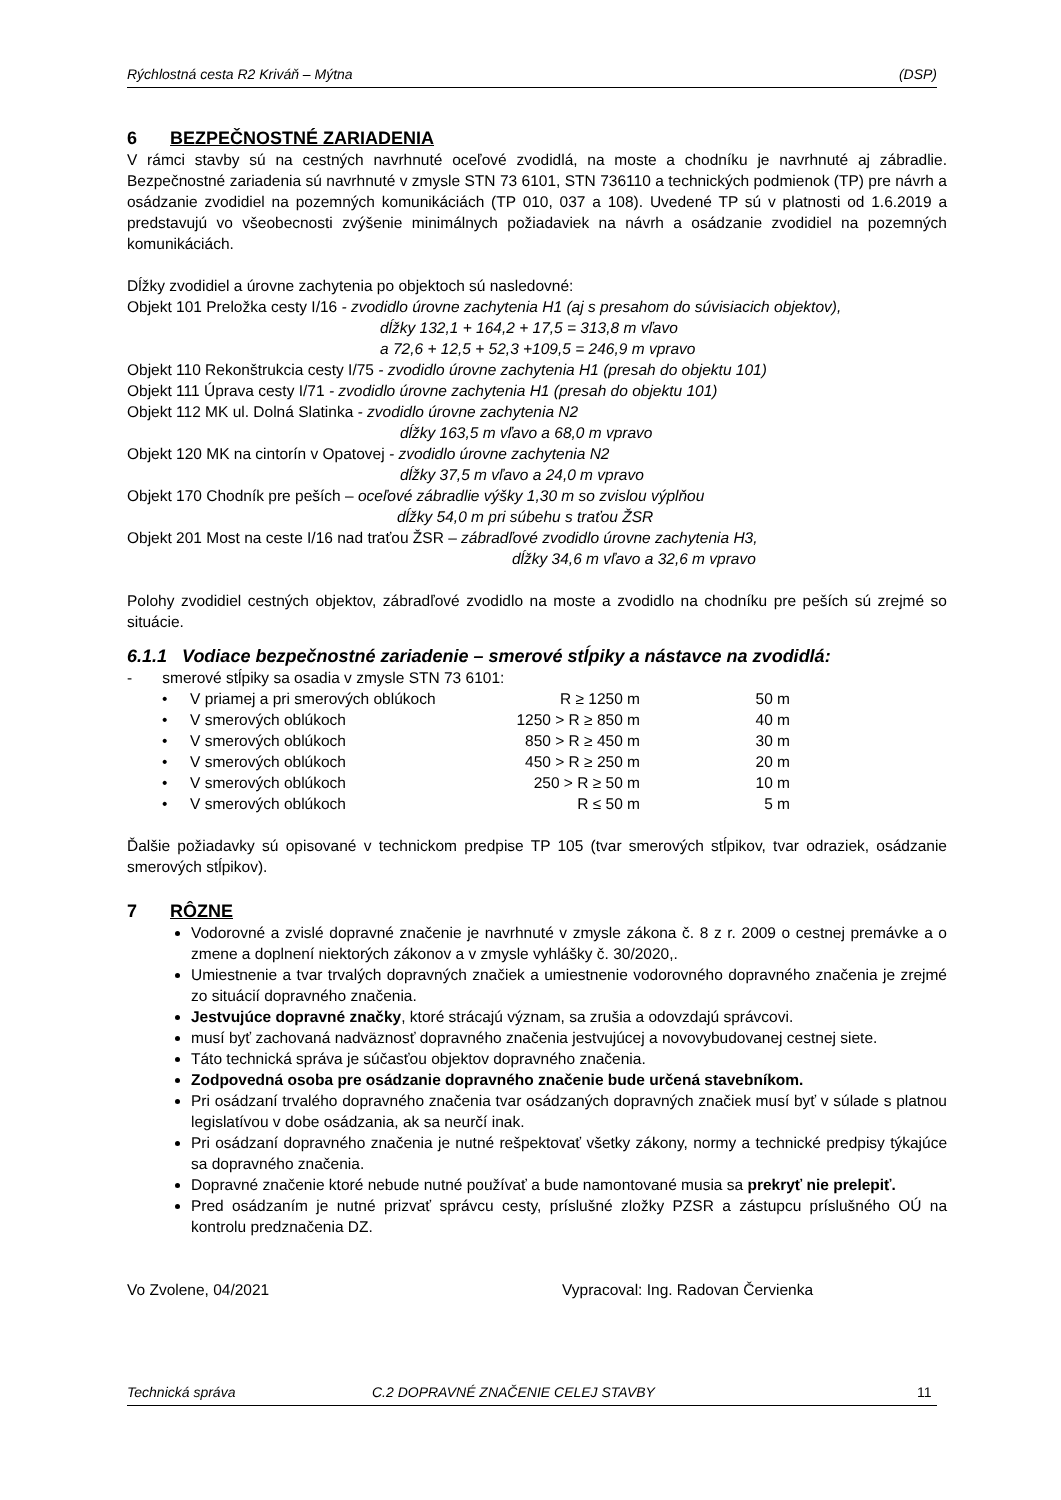Rýchlostná cesta R2 Kriváň – Mýtna (DSP)
6 BEZPEČNOSTNÉ ZARIADENIA
V rámci stavby sú na cestných navrhnuté oceľové zvodidlá, na moste a chodníku je navrhnuté aj zábradlie. Bezpečnostné zariadenia sú navrhnuté v zmysle STN 73 6101, STN 736110 a technických podmienok (TP) pre návrh a osádzanie zvodidiel na pozemných komunikáciách (TP 010, 037 a 108). Uvedené TP sú v platnosti od 1.6.2019 a predstavujú vo všeobecnosti zvýšenie minimálnych požiadaviek na návrh a osádzanie zvodidiel na pozemných komunikáciách.
Dĺžky zvodidiel a úrovne zachytenia po objektoch sú nasledovné:
Objekt 101 Preložka cesty I/16 - zvodidlo úrovne zachytenia H1 (aj s presahom do súvisiacich objektov),
dĺžky 132,1 + 164,2 + 17,5 = 313,8 m vľavo
a 72,6 + 12,5 + 52,3 +109,5 = 246,9 m vpravo
Objekt 110 Rekonštrukcia cesty I/75 - zvodidlo úrovne zachytenia H1 (presah do objektu 101)
Objekt 111 Úprava cesty I/71 - zvodidlo úrovne zachytenia H1 (presah do objektu 101)
Objekt 112 MK ul. Dolná Slatinka - zvodidlo úrovne zachytenia N2
dĺžky 163,5 m vľavo a 68,0 m vpravo
Objekt 120 MK na cintorín v Opatovej - zvodidlo úrovne zachytenia N2
dĺžky 37,5 m vľavo a 24,0 m vpravo
Objekt 170 Chodník pre peších – oceľové zábradlie výšky 1,30 m so zvislou výplňou
dĺžky 54,0 m pri súbehu s traťou ŽSR
Objekt 201 Most na ceste I/16 nad traťou ŽSR – zábradľové zvodidlo úrovne zachytenia H3,
dĺžky 34,6 m vľavo a 32,6 m vpravo
Polohy zvodidiel cestných objektov, zábradľové zvodidlo na moste a zvodidlo na chodníku pre peších sú zrejmé so situácie.
6.1.1 Vodiace bezpečnostné zariadenie – smerové stĺpiky a nástavce na zvodidlá:
- smerové stĺpiky sa osadia v zmysle STN 73 6101:
| • | V priamej a pri smerových oblúkoch | R ≥ 1250 m | 50 m |
| • | V smerových oblúkoch | 1250 > R ≥ 850 m | 40 m |
| • | V smerových oblúkoch | 850 > R ≥ 450 m | 30 m |
| • | V smerových oblúkoch | 450 > R ≥ 250 m | 20 m |
| • | V smerových oblúkoch | 250 > R ≥ 50 m | 10 m |
| • | V smerových oblúkoch | R ≤ 50 m | 5 m |
Ďalšie požiadavky sú opisované v technickom predpise TP 105 (tvar smerových stĺpikov, tvar odraziek, osádzanie smerových stĺpikov).
7 RÔZNE
Vodorovné a zvislé dopravné značenie je navrhnuté v zmysle zákona č. 8 z r. 2009 o cestnej premávke a o zmene a doplnení niektorých zákonov a v zmysle vyhlášky č. 30/2020,.
Umiestnenie a tvar trvalých dopravných značiek a umiestnenie vodorovného dopravného značenia je zrejmé zo situácií dopravného značenia.
Jestvujúce dopravné značky, ktoré strácajú význam, sa zrušia a odovzdajú správcovi.
musí byť zachovaná nadväznosť dopravného značenia jestvujúcej a novovybudovanej cestnej siete.
Táto technická správa je súčasťou objektov dopravného značenia.
Zodpovedná osoba pre osádzanie dopravného značenie bude určená stavebníkom.
Pri osádzaní trvalého dopravného značenia tvar osádzaných dopravných značiek musí byť v súlade s platnou legislatívou v dobe osádzania, ak sa neurčí inak.
Pri osádzaní dopravného značenia je nutné rešpektovať všetky zákony, normy a technické predpisy týkajúce sa dopravného značenia.
Dopravné značenie ktoré nebude nutné používať a bude namontované musia sa prekryť nie prelepiť.
Pred osádzaním je nutné prizvať správcu cesty, príslušné zložky PZSR a zástupcu príslušného OÚ na kontrolu predznačenia DZ.
Vo Zvolene, 04/2021 Vypracoval: Ing. Radovan Červienka
Technická správa C.2 DOPRAVNÉ ZNAČENIE CELEJ STAVBY 11